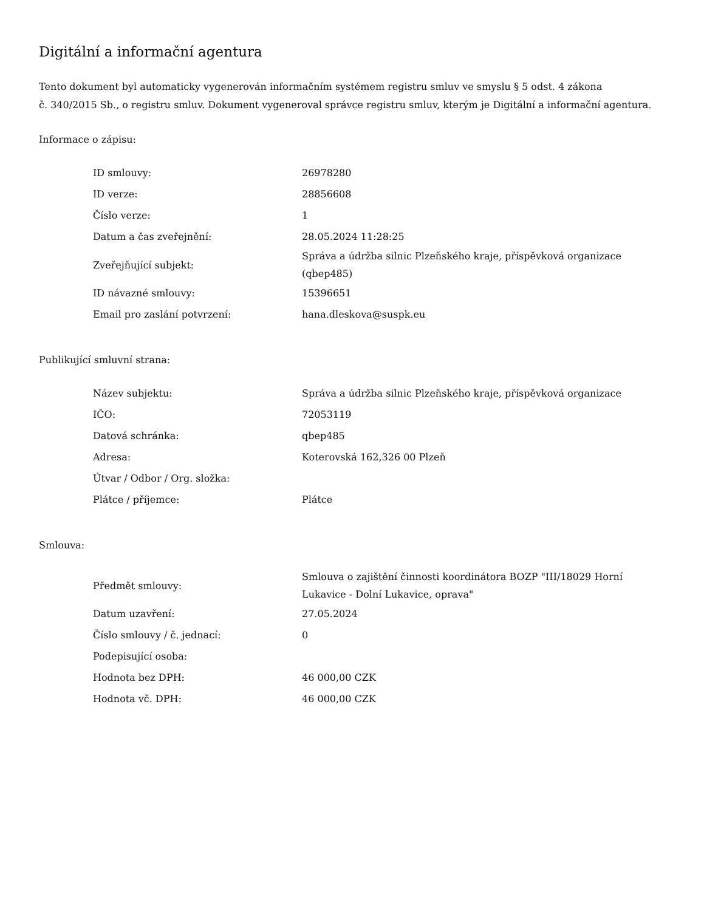Digitální a informační agentura
Tento dokument byl automaticky vygenerován informačním systémem registru smluv ve smyslu § 5 odst. 4 zákona
č. 340/2015 Sb., o registru smluv. Dokument vygeneroval správce registru smluv, kterým je Digitální a informační agentura.
Informace o zápisu:
| ID smlouvy: | 26978280 |
| ID verze: | 28856608 |
| Číslo verze: | 1 |
| Datum a čas zveřejnění: | 28.05.2024 11:28:25 |
| Zveřejňující subjekt: | Správa a údržba silnic Plzeňského kraje, příspěvková organizace (qbep485) |
| ID návazné smlouvy: | 15396651 |
| Email pro zaslání potvrzení: | hana.dleskova@suspk.eu |
Publikující smluvní strana:
| Název subjektu: | Správa a údržba silnic Plzeňského kraje, příspěvková organizace |
| IČO: | 72053119 |
| Datová schránka: | qbep485 |
| Adresa: | Koterovská 162,326 00 Plzeň |
| Útvar / Odbor / Org. složka: | |
| Plátce / příjemce: | Plátce |
Smlouva:
| Předmět smlouvy: | Smlouva o zajištění činnosti koordinátora BOZP "III/18029 Horní Lukavice - Dolní Lukavice, oprava" |
| Datum uzavření: | 27.05.2024 |
| Číslo smlouvy / č. jednací: | 0 |
| Podepisující osoba: | |
| Hodnota bez DPH: | 46 000,00 CZK |
| Hodnota vč. DPH: | 46 000,00 CZK |